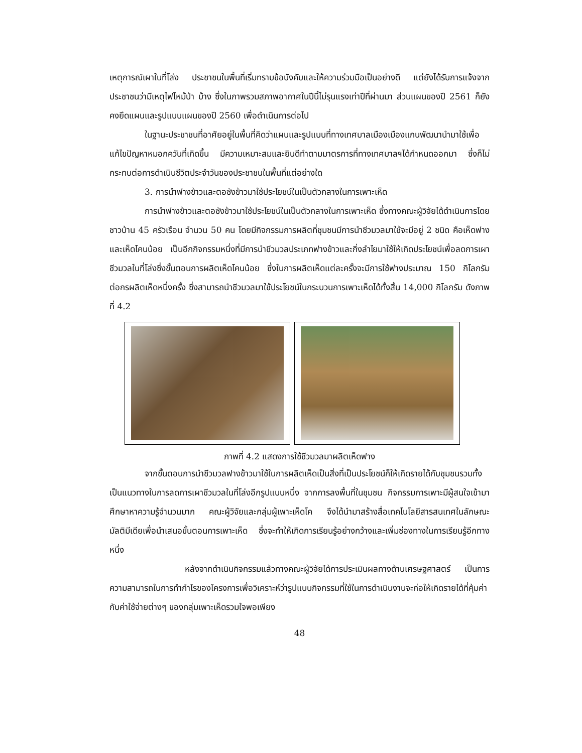เหตุการณ์เผาในที่โล่ง ประชาชนในพื้นที่เริ่มทราบข้อบังคับและให้ความร่วมมือเป็นอย่างดี แต่ยังได้รับการแจ้งจากประชาชนว่ามีเหตุไฟไหม้ป่า บ้าง ซึ่งในภาพรวมสภาพอากาศในปีนี้ไม่รุนแรงเท่าปีที่ผ่านมา ส่วนแผนของปี 2561 ก็ยังคงยึดแผนและรูปแบบแผนของปี 2560 เพื่อดำเนินการต่อไป
ในฐานะประชาชนที่อาศัยอยู่ในพื้นที่คิดว่าแผนและรูปแบบที่ทางเทศบาลเมืองเมืองแกนพัฒนานำมาใช้เพื่อแก้ไขปัญหาหมอกควันที่เกิดขึ้น มีความเหมาะสมและยินดีทำตามมาตรการที่ทางเทศบาลฯได้กำหนดออกมา ซึ่งก็ไม่กระทบต่อการดำเนินชีวิตประจำวันของประชาชนในพื้นที่แต่อย่างใด
3. การนำฟางข้าวและตอซังข้าวมาใช้ประโยชน์ในเป็นตัวกลางในการเพาะเห็ด
การนำฟางข้าวและตอซังข้าวมาใช้ประโยชน์ในเป็นตัวกลางในการเพาะเห็ด ซึ่งทางคณะผู้วิจัยได้ดำเนินการโดยชาวบ้าน 45 ครัวเรือน จำนวน 50 คน โดยมีกิจกรรมการผลิตที่ชุมชนมีการนำชีวมวลมาใช้จะมีอยู่ 2 ชนิด คือเห็ดฟาง และเห็ดโคนน้อย เป็นอีกกิจกรรมหนึ่งที่มีการนำชีวมวลประเภทฟางข้าวและกิ่งลำไยมาใช้ให้เกิดประโยชน์เพื่อลดการเผาชีวมวลในที่โล่งซึ่งขั้นตอนการผลิตเห็ดโคนน้อย ซึ่งในการผลิตเห็ดแต่ละครั้งจะมีการใช้ฟางประมาณ 150 กิโลกรัมต่อกรผลิตเห็ดหนึ่งครั้ง ซึ่งสามารถนำชีวมวลมาใช้ประโยชน์ในกระบวนการเพาะเห็ดได้ทั้งสิ้น 14,000 กิโลกรัม ดังภาพที่ 4.2
ภาพที่ 4.2 แสดงการใช้ชีวมวลมาผลิตเห็ดฟาง
จากขั้นตอนการนำชีวมวลฟางข้าวมาใช้ในการผลิตเห็ดเป็นสิ่งที่เป็นประโยชน์ก็ให้เกิดรายได้กับชุมชนรวมทั้งเป็นแนวทางในการลดการเผาชีวมวลในที่โล่งอีกรูปแบบหนึ่ง จากการลงพื้นที่ในชุมชน กิจกรรมการเพาะมีผู้สนใจเข้ามาศึกษาหาความรู้จำนวนมาก คณะผู้วิจัยและกลุ่มผู้เพาะเห็ดโค จึงได้นำมาสร้างสื่อเทคโนโลยีสารสนเทศในลักษณะมัลติมีเดียเพื่อนำเสนอขั้นตอนการเพาะเห็ด ซึ่งจะทำให้เกิดการเรียนรู้อย่างกว้างและเพิ่มช่องทางในการเรียนรู้อีกทางหนึ่ง
หลังจากดำเนินกิจกรรมแล้วทางคณะผู้วิจัยได้การประเมินผลทางด้านเศรษฐศาสตร์ เป็นการความสามารถในการทำกำไรของโครงการเพื่อวิเคราะห์ว่ารูปแบบกิจกรรมที่ใช้ในการดำเนินงานจะก่อให้เกิดรายได้ที่คุ้มค่ากับค่าใช้จ่ายต่างๆ ของกลุ่มเพาะเห็ดรวมใจพอเพียง
48